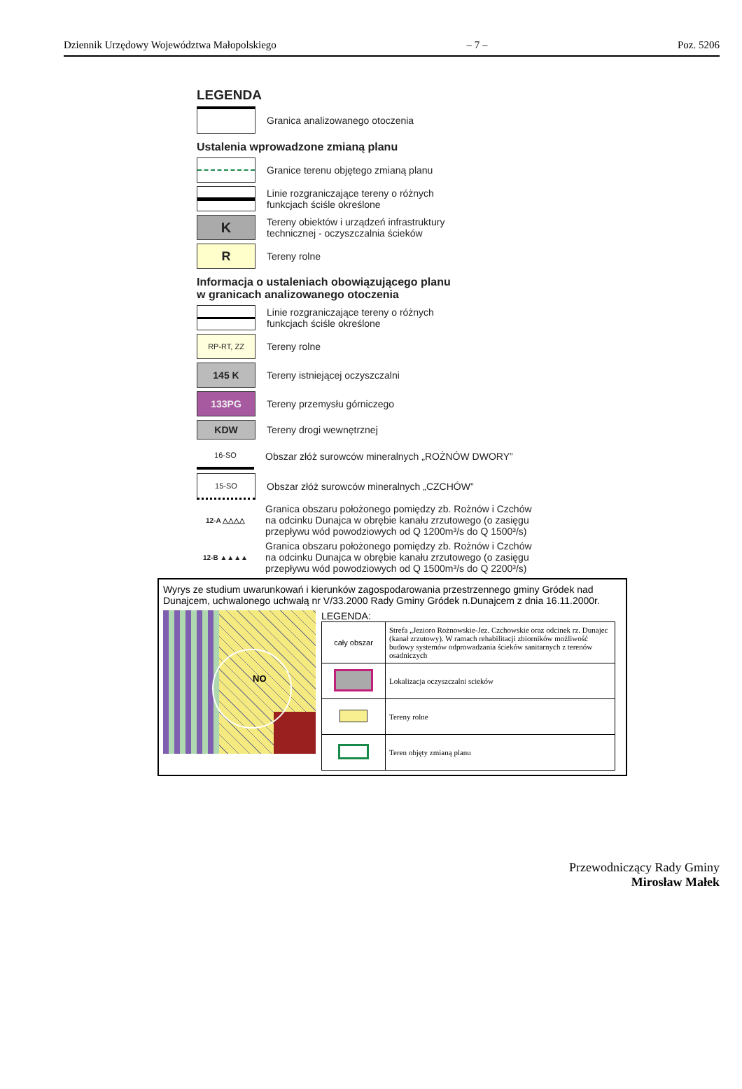Dziennik Urzędowy Województwa Małopolskiego – 7 – Poz. 5206
LEGENDA
Granica analizowanego otoczenia
Ustalenia wprowadzone zmianą planu
Granice terenu objętego zmianą planu
Linie rozgraniczające tereny o różnych
funkcjach ściśle określone
K
Tereny obiektów i urządzeń infrastruktury
technicznej - oczyszczalnia ścieków
R
Tereny rolne
Informacja o ustaleniach obowiązującego planu
w granicach analizowanego otoczenia
Linie rozgraniczające tereny o różnych
funkcjach ściśle określone
RP-RT, ZZ
Tereny rolne
145 K
Tereny istniejącej oczyszczalni
133PG
Tereny przemysłu górniczego
KDW
Tereny drogi wewnętrznej
16-SO
Obszar złóż surowców mineralnych „ROŻNÓW DWORY”
15-SO
Obszar złóż surowców mineralnych „CZCHÓW”
12-A △△△△
Granica obszaru położonego pomiędzy zb. Rożnów i Czchów
na odcinku Dunajca w obrębie kanału zrzutowego (o zasięgu
przepływu wód powodziowych od Q 1200m³/s do Q 1500³/s)
12-B ▲▲▲▲
Granica obszaru położonego pomiędzy zb. Rożnów i Czchów
na odcinku Dunajca w obrębie kanału zrzutowego (o zasięgu
przepływu wód powodziowych od Q 1500m³/s do Q 2200³/s)
Wyrys ze studium uwarunkowań i kierunków zagospodarowania przestrzennego gminy Gródek nad Dunajcem, uchwalonego uchwałą nr V/33.2000 Rady Gminy Gródek n.Dunajcem z dnia 16.11.2000r.
NO
LEGENDA:
| cały obszar | Strefa „Jezioro Rożnowskie-Jez. Czchowskie oraz odcinek rz. Dunajec (kanał zrzutowy). W ramach rehabilitacji zbiorników możliwość budowy systemów odprowadzania ścieków sanitarnych z terenów osadniczych |
| | Lokalizacja oczyszczalni scieków |
| | Tereny rolne |
| | Teren objęty zmianą planu |
Przewodniczący Rady Gminy
Mirosław Małek